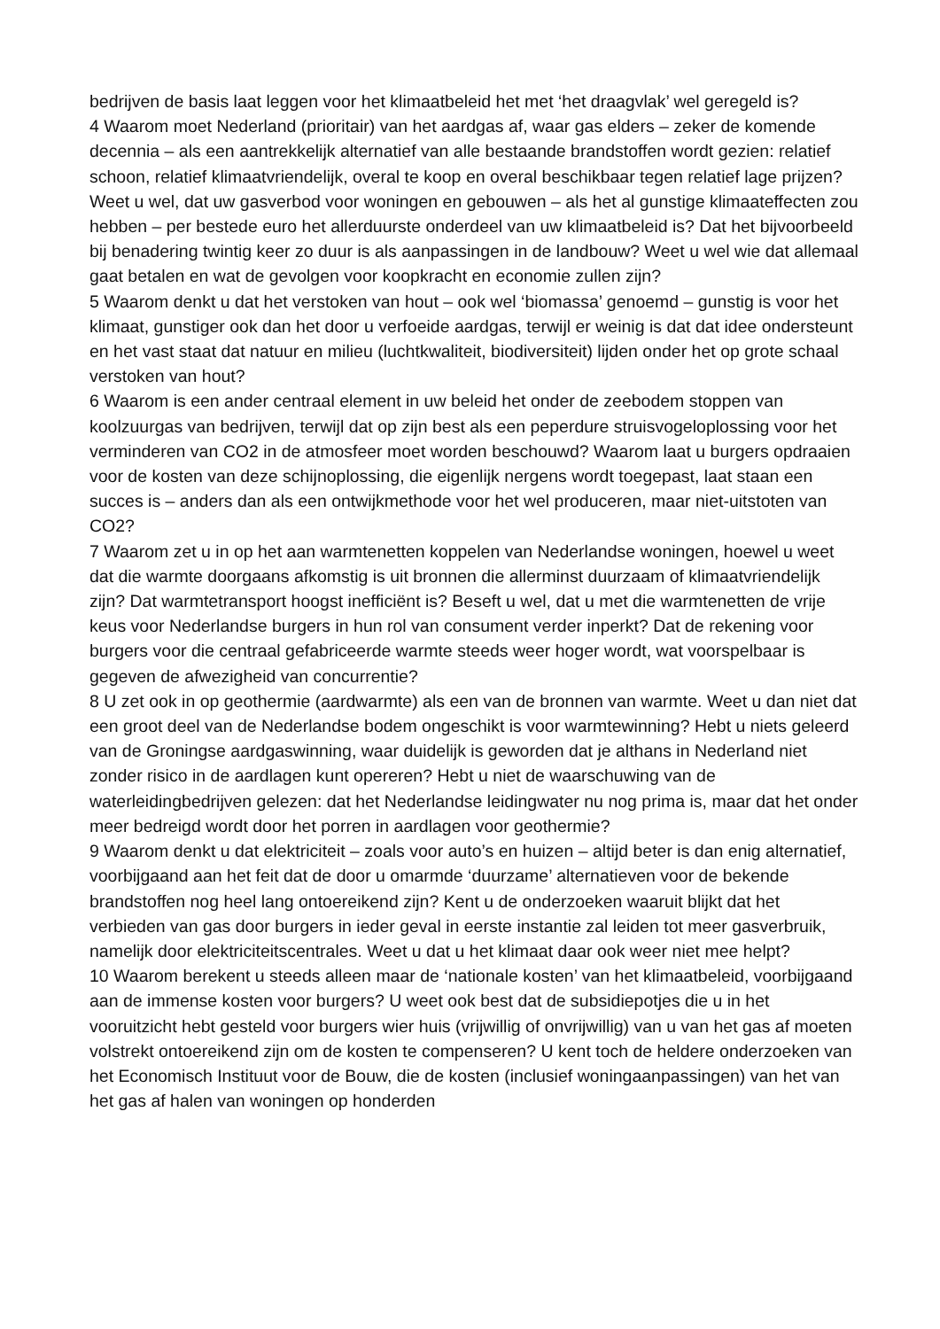bedrijven de basis laat leggen voor het klimaatbeleid het met ‘het draagvlak’ wel geregeld is?
4 Waarom moet Nederland (prioritair) van het aardgas af, waar gas elders – zeker de komende decennia – als een aantrekkelijk alternatief van alle bestaande brandstoffen wordt gezien: relatief schoon, relatief klimaatvriendelijk, overal te koop en overal beschikbaar tegen relatief lage prijzen? Weet u wel, dat uw gasverbod voor woningen en gebouwen – als het al gunstige klimaateffecten zou hebben – per bestede euro het allerduurste onderdeel van uw klimaatbeleid is? Dat het bijvoorbeeld bij benadering twintig keer zo duur is als aanpassingen in de landbouw? Weet u wel wie dat allemaal gaat betalen en wat de gevolgen voor koopkracht en economie zullen zijn?
5 Waarom denkt u dat het verstoken van hout – ook wel ‘biomassa’ genoemd – gunstig is voor het klimaat, gunstiger ook dan het door u verfoeide aardgas, terwijl er weinig is dat dat idee ondersteunt en het vast staat dat natuur en milieu (luchtkwaliteit, biodiversiteit) lijden onder het op grote schaal verstoken van hout?
6 Waarom is een ander centraal element in uw beleid het onder de zeebodem stoppen van koolzuurgas van bedrijven, terwijl dat op zijn best als een peperdure struisvogeloplossing voor het verminderen van CO2 in de atmosfeer moet worden beschouwd? Waarom laat u burgers opdraaien voor de kosten van deze schijnoplossing, die eigenlijk nergens wordt toegepast, laat staan een succes is – anders dan als een ontwijkmethode voor het wel produceren, maar niet-uitstoten van CO2?
7 Waarom zet u in op het aan warmtenetten koppelen van Nederlandse woningen, hoewel u weet dat die warmte doorgaans afkomstig is uit bronnen die allerminst duurzaam of klimaatvriendelijk zijn? Dat warmtetransport hoogst inefficiënt is? Beseft u wel, dat u met die warmtenetten de vrije keus voor Nederlandse burgers in hun rol van consument verder inperkt? Dat de rekening voor burgers voor die centraal gefabriceerde warmte steeds weer hoger wordt, wat voorspelbaar is gegeven de afwezigheid van concurrentie?
8 U zet ook in op geothermie (aardwarmte) als een van de bronnen van warmte. Weet u dan niet dat een groot deel van de Nederlandse bodem ongeschikt is voor warmtewinning? Hebt u niets geleerd van de Groningse aardgaswinning, waar duidelijk is geworden dat je althans in Nederland niet zonder risico in de aardlagen kunt opereren? Hebt u niet de waarschuwing van de waterleidingbedrijven gelezen: dat het Nederlandse leidingwater nu nog prima is, maar dat het onder meer bedreigd wordt door het porren in aardlagen voor geothermie?
9 Waarom denkt u dat elektriciteit – zoals voor auto’s en huizen – altijd beter is dan enig alternatief, voorbijgaand aan het feit dat de door u omarmde ‘duurzame’ alternatieven voor de bekende brandstoffen nog heel lang ontoereikend zijn? Kent u de onderzoeken waaruit blijkt dat het verbieden van gas door burgers in ieder geval in eerste instantie zal leiden tot meer gasverbruik, namelijk door elektriciteitscentrales. Weet u dat u het klimaat daar ook weer niet mee helpt?
10 Waarom berekent u steeds alleen maar de ‘nationale kosten’ van het klimaatbeleid, voorbijgaand aan de immense kosten voor burgers? U weet ook best dat de subsidiepotjes die u in het vooruitzicht hebt gesteld voor burgers wier huis (vrijwillig of onvrijwillig) van u van het gas af moeten volstrekt ontoereikend zijn om de kosten te compenseren? U kent toch de heldere onderzoeken van het Economisch Instituut voor de Bouw, die de kosten (inclusief woningaanpassingen) van het van het gas af halen van woningen op honderden